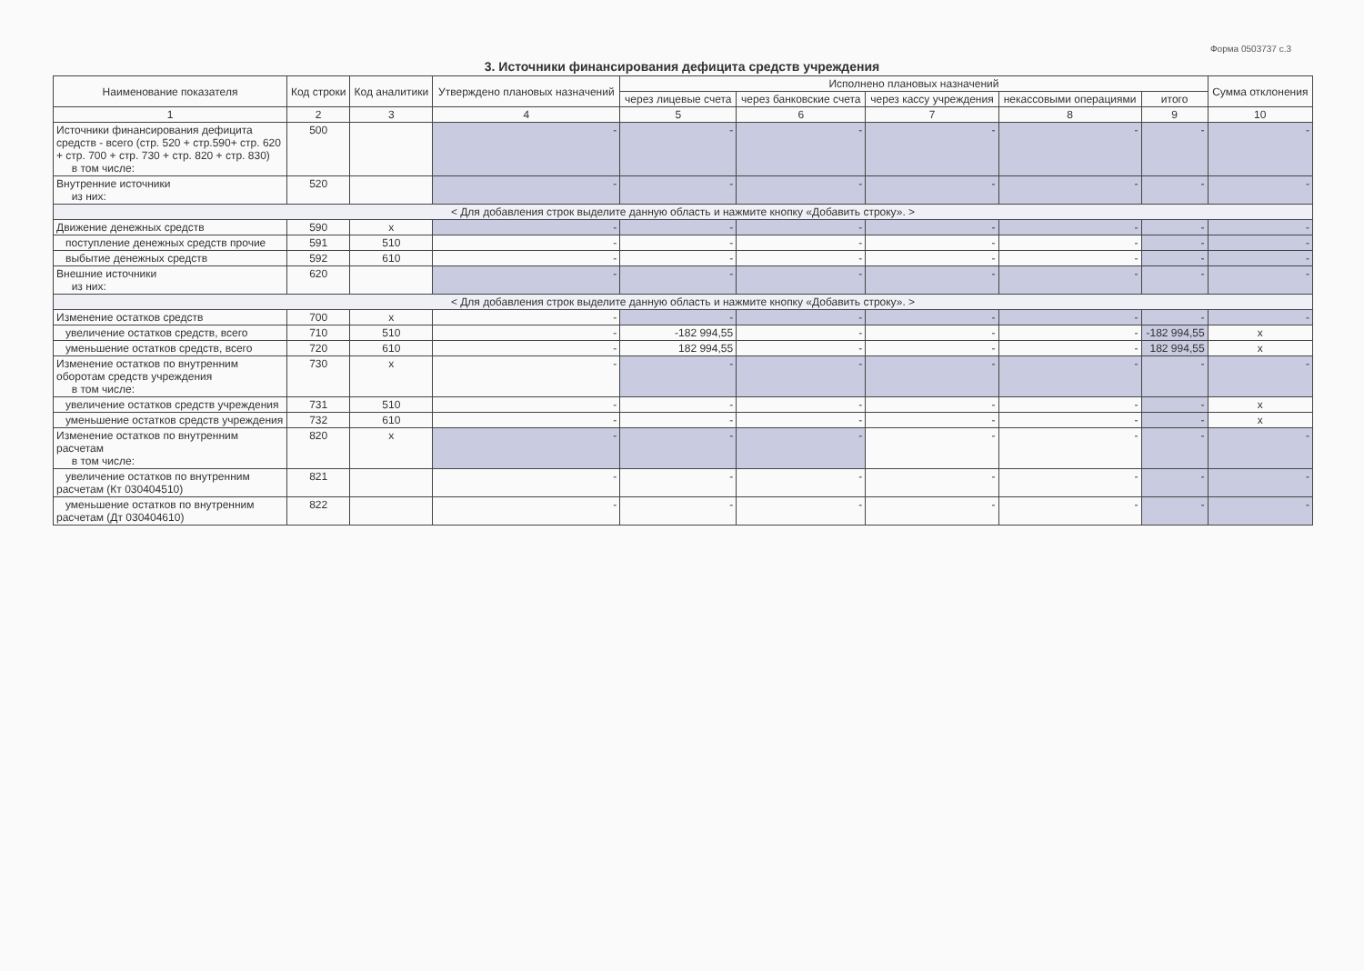Форма 0503737 с.3
3. Источники финансирования дефицита средств учреждения
| Наименование показателя | Код строки | Код аналитики | Утверждено плановых назначений | Исполнено плановых назначений | | | | | Сумма отклонения |
| --- | --- | --- | --- | --- | --- | --- | --- | --- | --- |
| | | | | через лицевые счета | через банковские счета | через кассу учреждения | некассовыми операциями | итого | |
| 1 | 2 | 3 | 4 | 5 | 6 | 7 | 8 | 9 | 10 |
| Источники финансирования дефицита средств - всего (стр. 520 + стр.590+ стр. 620 + стр. 700 + стр. 730 + стр. 820 + стр. 830) в том числе: | 500 | | - | - | - | - | - | - | - |
| Внутренние источники из них: | 520 | | - | - | - | - | - | - | - |
| < Для добавления строк выделите данную область и нажмите кнопку «Добавить строку». > | | | | | | | | | |
| Движение денежных средств | 590 | x | - | - | - | - | - | - | - |
| поступление денежных средств прочие | 591 | 510 | - | - | - | - | - | - | - |
| выбытие денежных средств | 592 | 610 | - | - | - | - | - | - | - |
| Внешние источники из них: | 620 | | - | - | - | - | - | - | - |
| < Для добавления строк выделите данную область и нажмите кнопку «Добавить строку». > | | | | | | | | | |
| Изменение остатков средств | 700 | x | - | - | - | - | - | - | - |
| увеличение остатков средств, всего | 710 | 510 | - | -182 994,55 | - | - | - | -182 994,55 | x |
| уменьшение остатков средств, всего | 720 | 610 | - | 182 994,55 | - | - | - | 182 994,55 | x |
| Изменение остатков по внутренним оборотам средств учреждения в том числе: | 730 | x | - | - | - | - | - | - | - |
| увеличение остатков средств учреждения | 731 | 510 | - | - | - | - | - | - | x |
| уменьшение остатков средств учреждения | 732 | 610 | - | - | - | - | - | - | x |
| Изменение остатков по внутренним расчетам в том числе: | 820 | x | - | - | - | - | - | - | - |
| увеличение остатков по внутренним расчетам (Кт 030404510) | 821 | | - | - | - | - | - | - | - |
| уменьшение остатков по внутренним расчетам (Дт 030404610) | 822 | | - | - | - | - | - | - | - |